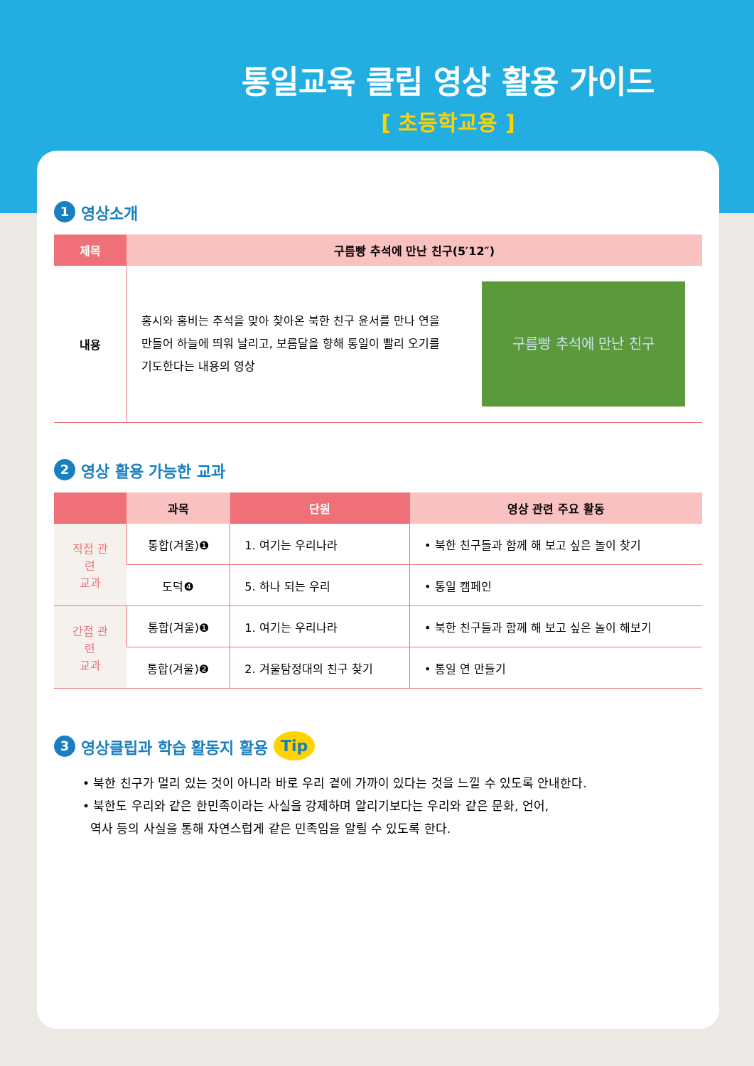통일교육 클립 영상 활용 가이드
[ 초등학교용 ]
1 영상소개
| 제목 | 구름빵 추석에 만난 친구(5′12″) | |
| --- | --- | --- |
| 내용 | 홍시와 홍비는 추석을 맞아 찾아온 북한 친구 윤서를 만나 연을 만들어 하늘에 띄워 날리고, 보름달을 향해 통일이 빨리 오기를 기도한다는 내용의 영상 | 구름빵 추석에 만난 친구 |
2 영상 활용 가능한 교과
| | 과목 | 단원 | 영상 관련 주요 활동 |
| --- | --- | --- | --- |
| 직접 관련 교과 | 통합(겨울)❶ | 1. 여기는 우리나라 | • 북한 친구들과 함께 해 보고 싶은 놀이 찾기 |
| | 도덕❹ | 5. 하나 되는 우리 | • 통일 캠페인 |
| 간접 관련 교과 | 통합(겨울)❶ | 1. 여기는 우리나라 | • 북한 친구들과 함께 해 보고 싶은 놀이 해보기 |
| | 통합(겨울)❷ | 2. 겨울탐정대의 친구 찾기 | • 통일 연 만들기 |
3 영상클립과 학습 활동지 활용 Tip
• 북한 친구가 멀리 있는 것이 아니라 바로 우리 곁에 가까이 있다는 것을 느낄 수 있도록 안내한다.
• 북한도 우리와 같은 한민족이라는 사실을 강제하며 알리기보다는 우리와 같은 문화, 언어,
역사 등의 사실을 통해 자연스럽게 같은 민족임을 알릴 수 있도록 한다.